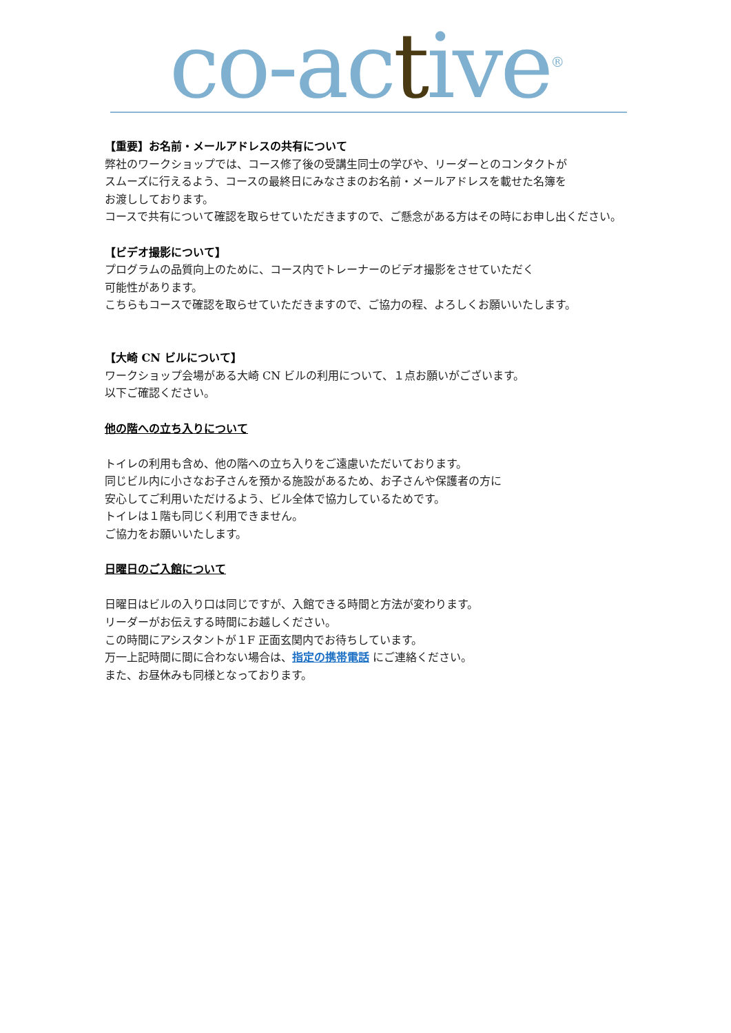co-ac tive<sup>®</sup>
【重要】お名前・メールアドレスの共有について
弊社のワークショップでは、コース修了後の受講生同士の学びや、リーダーとのコンタクトが
スムーズに行えるよう、コースの最終日にみなさまのお名前・メールアドレスを載せた名簿を
お渡ししております。
コースで共有について確認を取らせていただきますので、ご懸念がある方はその時にお申し出ください。
【ビデオ撮影について】
プログラムの品質向上のために、コース内でトレーナーのビデオ撮影をさせていただく
可能性があります。
こちらもコースで確認を取らせていただきますので、ご協力の程、よろしくお願いいたします。
【大崎 CN ビルについて】
ワークショップ会場がある大崎 CN ビルの利用について、１点お願いがございます。
以下ご確認ください。
他の階への立ち入りについて
トイレの利用も含め、他の階への立ち入りをご遠慮いただいております。
同じビル内に小さなお子さんを預かる施設があるため、お子さんや保護者の方に
安心してご利用いただけるよう、ビル全体で協力しているためです。
トイレは１階も同じく利用できません。
ご協力をお願いいたします。
日曜日のご入館について
日曜日はビルの入り口は同じですが、入館できる時間と方法が変わります。
リーダーがお伝えする時間にお越しください。
この時間にアシスタントが１F 正面玄関内でお待ちしています。
万一上記時間に間に合わない場合は、指定の携帯電話 にご連絡ください。
また、お昼休みも同様となっております。